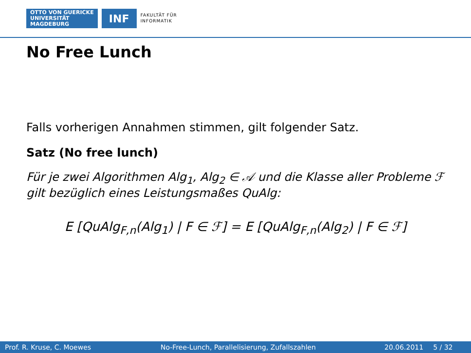OTTO VON GUERICKE
UNIVERSITÄT
MAGDEBURG
INF
FAKULTÄT FÜR
INFORMATIK
No Free Lunch
Falls vorherigen Annahmen stimmen, gilt folgender Satz.
Satz (No free lunch)
Für je zwei Algorithmen Alg<sub>1</sub>, Alg<sub>2</sub> ∈ 𝒜 und die Klasse aller Probleme ℱ gilt bezüglich eines Leistungsmaßes QuAlg:
E [QuAlg<sub>F,n</sub>(Alg<sub>1</sub>) | F ∈ ℱ] = E [QuAlg<sub>F,n</sub>(Alg<sub>2</sub>) | F ∈ ℱ]
Prof. R. Kruse, C. Moewes No-Free-Lunch, Parallelisierung, Zufallszahlen 20.06.2011 5 / 32